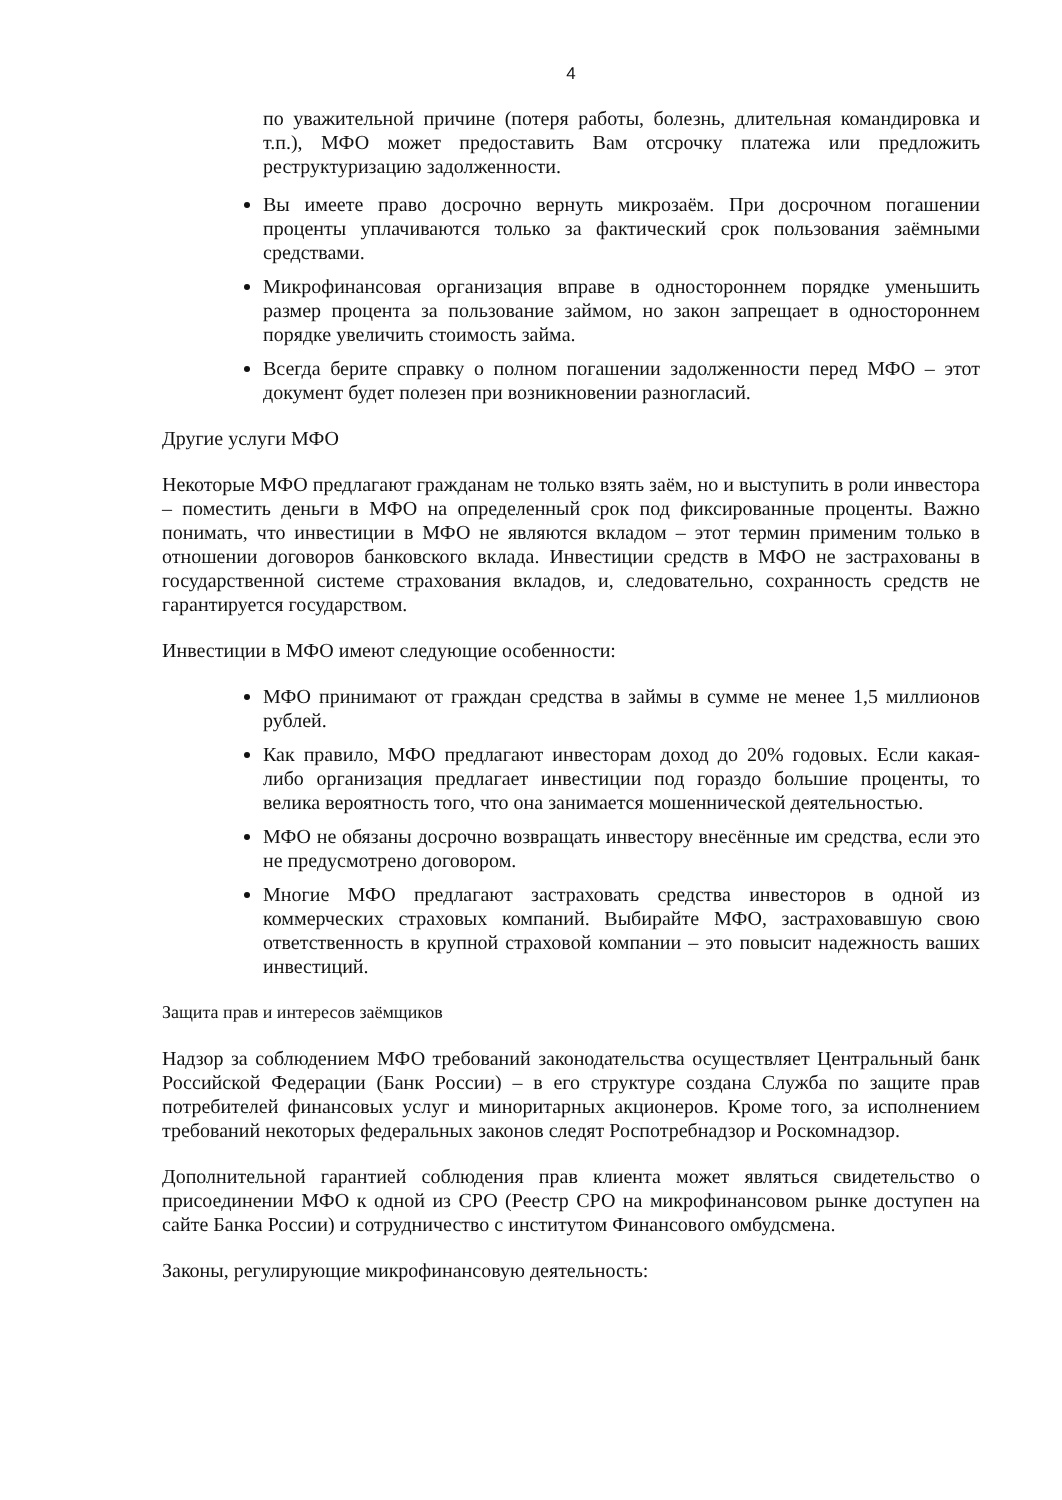4
по уважительной причине (потеря работы, болезнь, длительная командировка и т.п.), МФО может предоставить Вам отсрочку платежа или предложить реструктуризацию задолженности.
Вы имеете право досрочно вернуть микрозаём. При досрочном погашении проценты уплачиваются только за фактический срок пользования заёмными средствами.
Микрофинансовая организация вправе в одностороннем порядке уменьшить размер процента за пользование займом, но закон запрещает в одностороннем порядке увеличить стоимость займа.
Всегда берите справку о полном погашении задолженности перед МФО – этот документ будет полезен при возникновении разногласий.
Другие услуги МФО
Некоторые МФО предлагают гражданам не только взять заём, но и выступить в роли инвестора – поместить деньги в МФО на определенный срок под фиксированные проценты. Важно понимать, что инвестиции в МФО не являются вкладом – этот термин применим только в отношении договоров банковского вклада. Инвестиции средств в МФО не застрахованы в государственной системе страхования вкладов, и, следовательно, сохранность средств не гарантируется государством.
Инвестиции в МФО имеют следующие особенности:
МФО принимают от граждан средства в займы в сумме не менее 1,5 миллионов рублей.
Как правило, МФО предлагают инвесторам доход до 20% годовых. Если какая-либо организация предлагает инвестиции под гораздо большие проценты, то велика вероятность того, что она занимается мошеннической деятельностью.
МФО не обязаны досрочно возвращать инвестору внесённые им средства, если это не предусмотрено договором.
Многие МФО предлагают застраховать средства инвесторов в одной из коммерческих страховых компаний. Выбирайте МФО, застраховавшую свою ответственность в крупной страховой компании – это повысит надежность ваших инвестиций.
Защита прав и интересов заёмщиков
Надзор за соблюдением МФО требований законодательства осуществляет Центральный банк Российской Федерации (Банк России) – в его структуре создана Служба по защите прав потребителей финансовых услуг и миноритарных акционеров. Кроме того, за исполнением требований некоторых федеральных законов следят Роспотребнадзор и Роскомнадзор.
Дополнительной гарантией соблюдения прав клиента может являться свидетельство о присоединении МФО к одной из СРО (Реестр СРО на микрофинансовом рынке доступен на сайте Банка России) и сотрудничество с институтом Финансового омбудсмена.
Законы, регулирующие микрофинансовую деятельность: